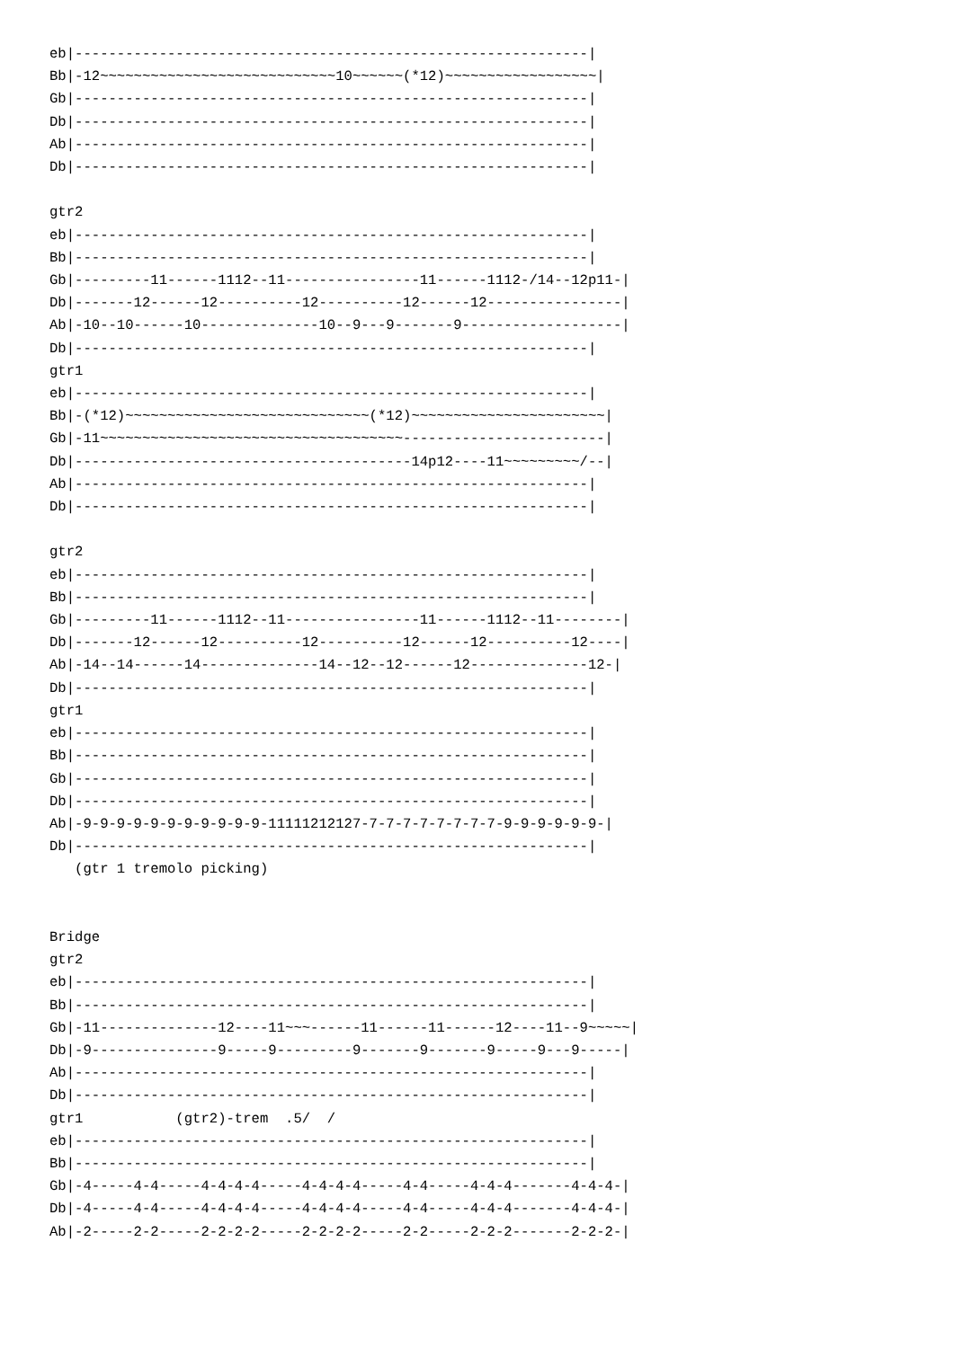eb|-------------------------------------------------------------|
Bb|-12~~~~~~~~~~~~~~~~~~~~~~~~~~~~10~~~~~~(*12)~~~~~~~~~~~~~~~~~~|
Gb|-------------------------------------------------------------|
Db|-------------------------------------------------------------|
Ab|-------------------------------------------------------------|
Db|-------------------------------------------------------------|

gtr2
eb|-------------------------------------------------------------|
Bb|-------------------------------------------------------------|
Gb|---------11------1112--11----------------11------1112-/14--12p11-|
Db|-------12------12----------12----------12------12----------------|
Ab|-10--10------10--------------10--9---9-------9-------------------|
Db|-------------------------------------------------------------|
gtr1
eb|-------------------------------------------------------------|
Bb|-(*12)~~~~~~~~~~~~~~~~~~~~~~~~~~~~~(*12)~~~~~~~~~~~~~~~~~~~~~~~|
Gb|-11~~~~~~~~~~~~~~~~~~~~~~~~~~~~~~~~~~~~------------------------|
Db|----------------------------------------14p12----11~~~~~~~~~/--|
Ab|-------------------------------------------------------------|
Db|-------------------------------------------------------------|

gtr2
eb|-------------------------------------------------------------|
Bb|-------------------------------------------------------------|
Gb|---------11------1112--11----------------11------1112--11--------|
Db|-------12------12----------12----------12------12----------12----|
Ab|-14--14------14--------------14--12--12------12--------------12-|
Db|-------------------------------------------------------------|
gtr1
eb|-------------------------------------------------------------|
Bb|-------------------------------------------------------------|
Gb|-------------------------------------------------------------|
Db|-------------------------------------------------------------|
Ab|-9-9-9-9-9-9-9-9-9-9-9-11111212127-7-7-7-7-7-7-7-7-9-9-9-9-9-9-|
Db|-------------------------------------------------------------|
   (gtr 1 tremolo picking)


Bridge
gtr2
eb|-------------------------------------------------------------|
Bb|-------------------------------------------------------------|
Gb|-11--------------12----11~~~------11------11------12----11--9~~~~~|
Db|-9---------------9-----9---------9-------9-------9-----9---9-----|
Ab|-------------------------------------------------------------|
Db|-------------------------------------------------------------|
gtr1           (gtr2)-trem  .5/  /
eb|-------------------------------------------------------------|
Bb|-------------------------------------------------------------|
Gb|-4-----4-4-----4-4-4-4-----4-4-4-4-----4-4-----4-4-4-------4-4-4-|
Db|-4-----4-4-----4-4-4-4-----4-4-4-4-----4-4-----4-4-4-------4-4-4-|
Ab|-2-----2-2-----2-2-2-2-----2-2-2-2-----2-2-----2-2-2-------2-2-2-|